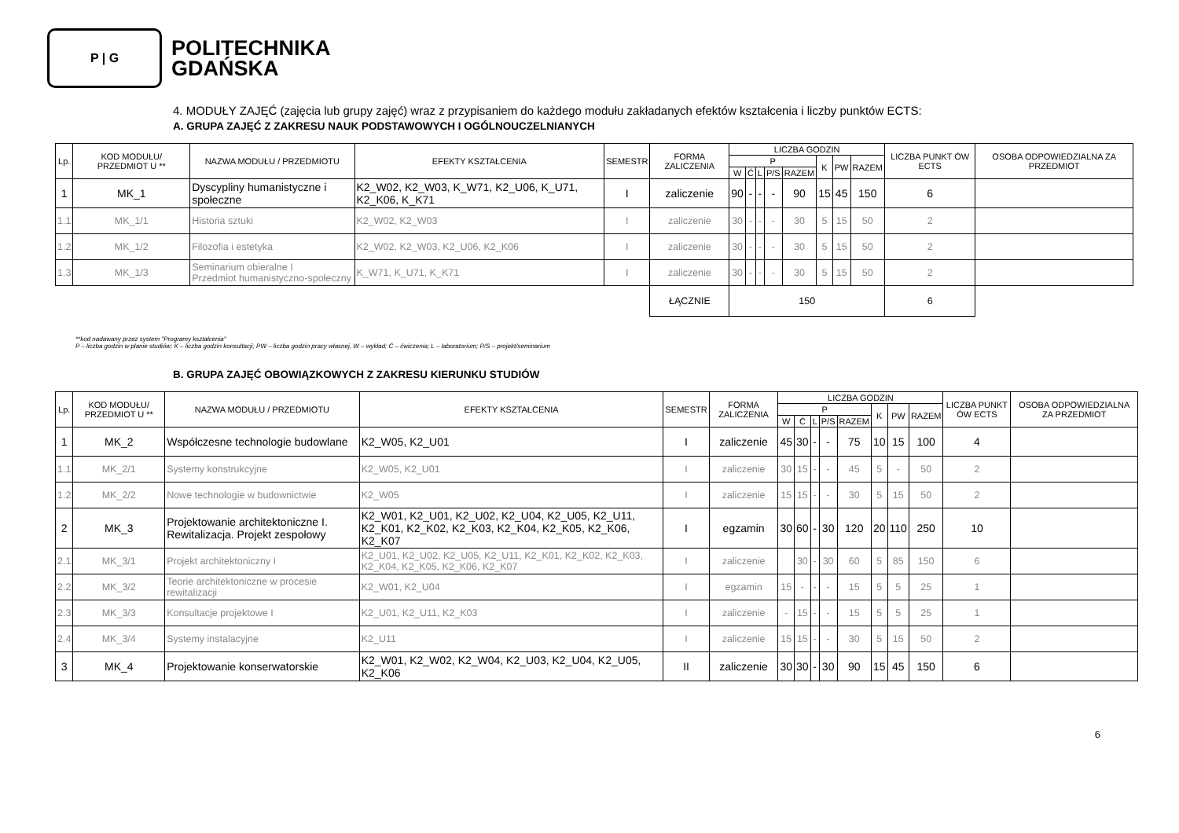P | G
POLITECHNIKA
GDAŃSKA
4. MODUŁY ZAJĘĆ (zajęcia lub grupy zajęć) wraz z przypisaniem do każdego modułu zakładanych efektów kształcenia i liczby punktów ECTS:
A. GRUPA ZAJĘĆ Z ZAKRESU NAUK PODSTAWOWYCH I OGÓLNOUCZELNIANYCH
| Lp. | KOD MODUŁU/ PRZEDMIOT U ** | NAZWA MODUŁU / PRZEDMIOTU | EFEKTY KSZTAŁCENIA | SEMESTR | FORMA ZALICZENIA | LICZBA GODZIN | | | | | | | | LICZBA PUNKT ÓW ECTS | OSOBA ODPOWIEDZIALNA ZA PRZEDMIOT |
| --- | --- | --- | --- | --- | --- | --- | --- | --- | --- | --- | --- | --- | --- | --- | --- |
| | | | | | | P | | | | | K | PW | RAZEM | | |
| | | | | | | W | Ć | L | P/S | RAZEM | | | | | |
| 1 | MK_1 | Dyscypliny humanistyczne i społeczne | K2_W02, K2_W03, K_W71, K2_U06, K_U71, K2_K06, K_K71 | I | zaliczenie | 90 | - | - | - | 90 | 15 | 45 | 150 | 6 | |
| 1.1 | MK_1/1 | Historia sztuki | K2_W02, K2_W03 | I | zaliczenie | 30 | - | - | - | 30 | 5 | 15 | 50 | 2 | |
| 1.2 | MK_1/2 | Filozofia i estetyka | K2_W02, K2_W03, K2_U06, K2_K06 | I | zaliczenie | 30 | - | - | - | 30 | 5 | 15 | 50 | 2 | |
| 1.3 | MK_1/3 | Seminarium obieralne I Przedmiot humanistyczno-społeczny | K_W71, K_U71, K_K71 | I | zaliczenie | 30 | - | - | - | 30 | 5 | 15 | 50 | 2 | |
| | | | | | ŁĄCZNIE | 150 | | | | | | | | 6 | |
**kod nadawany przez system "Programy kształcenia"
P – liczba godzin w planie studiów; K – liczba godzin konsultacji; PW – liczba godzin pracy własnej, W – wykład; Ć – ćwiczenia; L – laboratorium; P/S – projekt/seminarium
B. GRUPA ZAJĘĆ OBOWIĄZKOWYCH Z ZAKRESU KIERUNKU STUDIÓW
| Lp. | KOD MODUŁU/ PRZEDMIOT U ** | NAZWA MODUŁU / PRZEDMIOTU | EFEKTY KSZTAŁCENIA | SEMESTR | FORMA ZALICZENIA | LICZBA GODZIN | | | | | | | | LICZBA PUNKT ÓW ECTS | OSOBA ODPOWIEDZIALNA ZA PRZEDMIOT |
| --- | --- | --- | --- | --- | --- | --- | --- | --- | --- | --- | --- | --- | --- | --- | --- |
| | | | | | | P | | | | | K | PW | RAZEM | | |
| | | | | | | W | Ć | L | P/S | RAZEM | | | | | |
| 1 | MK_2 | Współczesne technologie budowlane | K2_W05, K2_U01 | I | zaliczenie | 45 | 30 | - | - | 75 | 10 | 15 | 100 | 4 | |
| 1.1 | MK_2/1 | Systemy konstrukcyjne | K2_W05, K2_U01 | I | zaliczenie | 30 | 15 | - | - | 45 | 5 | - | 50 | 2 | |
| 1.2 | MK_2/2 | Nowe technologie w budownictwie | K2_W05 | I | zaliczenie | 15 | 15 | - | - | 30 | 5 | 15 | 50 | 2 | |
| 2 | MK_3 | Projektowanie architektoniczne I. Rewitalizacja. Projekt zespołowy | K2_W01, K2_U01, K2_U02, K2_U04, K2_U05, K2_U11, K2_K01, K2_K02, K2_K03, K2_K04, K2_K05, K2_K06, K2_K07 | I | egzamin | 30 | 60 | - | 30 | 120 | 20 | 110 | 250 | 10 | |
| 2.1 | MK_3/1 | Projekt architektoniczny I | K2_U01, K2_U02, K2_U05, K2_U11, K2_K01, K2_K02, K2_K03, K2_K04, K2_K05, K2_K06, K2_K07 | I | zaliczenie | | 30 | - | 30 | 60 | 5 | 85 | 150 | 6 | |
| 2.2 | MK_3/2 | Teorie architektoniczne w procesie rewitalizacji | K2_W01, K2_U04 | I | egzamin | 15 | - | - | - | 15 | 5 | 5 | 25 | 1 | |
| 2.3 | MK_3/3 | Konsultacje projektowe I | K2_U01, K2_U11, K2_K03 | I | zaliczenie | - | 15 | - | - | 15 | 5 | 5 | 25 | 1 | |
| 2.4 | MK_3/4 | Systemy instalacyjne | K2_U11 | I | zaliczenie | 15 | 15 | - | - | 30 | 5 | 15 | 50 | 2 | |
| 3 | MK_4 | Projektowanie konserwatorskie | K2_W01, K2_W02, K2_W04, K2_U03, K2_U04, K2_U05, K2_K06 | II | zaliczenie | 30 | 30 | - | 30 | 90 | 15 | 45 | 150 | 6 | |
6